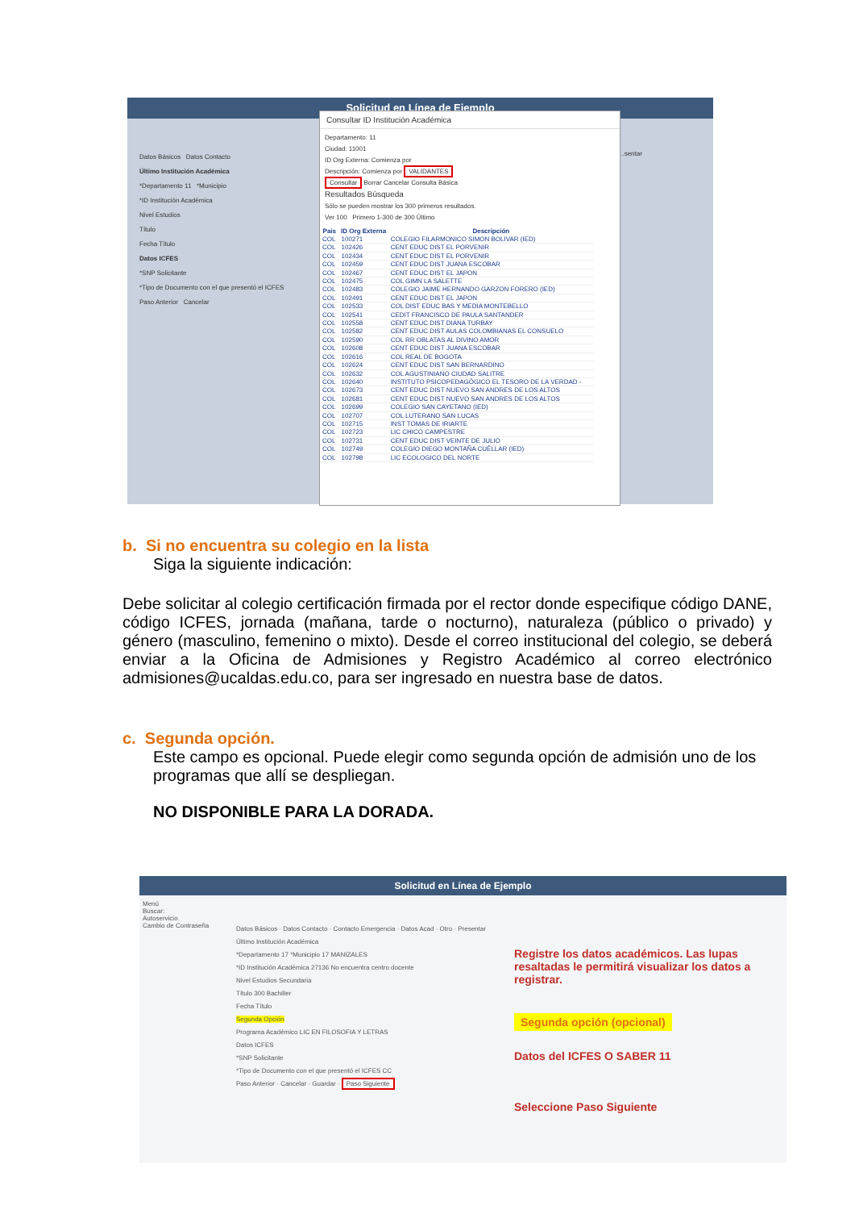Solicitud en Línea de Ejemplo
Datos Básicos Datos Contacto
Último Institución Académica
*Departamento 11 *Municipio
*ID Institución Académica
Nivel Estudios
Título
Fecha Título
Datos ICFES
*SNP Solicitante
*Tipo de Documento con el que presentó el ICFES
Paso Anterior Cancelar
...sentar
Consultar ID Institución Académica
Departamento: 11
Ciudad: 11001
ID Org Externa: Comienza por
Descripción: Comienza por VALIDANTES
Consultar Borrar Cancelar Consulta Básica
Resultados Búsqueda
Sólo se pueden mostrar los 300 primeros resultados.
Ver 100 Primero 1-300 de 300 Último
| Pais | ID Org Externa | Descripción |
| --- | --- | --- |
| COL | 100271 | COLEGIO FILARMONICO SIMON BOLIVAR (IED) |
| COL | 102426 | CENT EDUC DIST EL PORVENIR |
| COL | 102434 | CENT EDUC DIST EL PORVENIR |
| COL | 102459 | CENT EDUC DIST JUANA ESCOBAR |
| COL | 102467 | CENT EDUC DIST EL JAPON |
| COL | 102475 | COL GIMN LA SALETTE |
| COL | 102483 | COLEGIO JAIME HERNANDO GARZON FORERO (IED) |
| COL | 102491 | CENT EDUC DIST EL JAPON |
| COL | 102533 | COL DIST EDUC BAS Y MEDIA MONTEBELLO |
| COL | 102541 | CEDIT FRANCISCO DE PAULA SANTANDER |
| COL | 102558 | CENT EDUC DIST DIANA TURBAY |
| COL | 102582 | CENT EDUC DIST AULAS COLOMBIANAS EL CONSUELO |
| COL | 102590 | COL RR OBLATAS AL DIVINO AMOR |
| COL | 102608 | CENT EDUC DIST JUANA ESCOBAR |
| COL | 102616 | COL REAL DE BOGOTA |
| COL | 102624 | CENT EDUC DIST SAN BERNARDINO |
| COL | 102632 | COL AGUSTINIANO CIUDAD SALITRE |
| COL | 102640 | INSTITUTO PSICOPEDAGÓGICO EL TESORO DE LA VERDAD - |
| COL | 102673 | CENT EDUC DIST NUEVO SAN ANDRES DE LOS ALTOS |
| COL | 102681 | CENT EDUC DIST NUEVO SAN ANDRES DE LOS ALTOS |
| COL | 102699 | COLEGIO SAN CAYETANO (IED) |
| COL | 102707 | COL LUTERANO SAN LUCAS |
| COL | 102715 | INST TOMAS DE IRIARTE |
| COL | 102723 | LIC CHICO CAMPESTRE |
| COL | 102731 | CENT EDUC DIST VEINTE DE JULIO |
| COL | 102749 | COLEGIO DIEGO MONTAÑA CUÉLLAR (IED) |
| COL | 102798 | LIC ECOLOGICO DEL NORTE |
b. Si no encuentra su colegio en la lista
Siga la siguiente indicación:
Debe solicitar al colegio certificación firmada por el rector donde especifique código DANE, código ICFES, jornada (mañana, tarde o nocturno), naturaleza (público o privado) y género (masculino, femenino o mixto). Desde el correo institucional del colegio, se deberá enviar a la Oficina de Admisiones y Registro Académico al correo electrónico admisiones@ucaldas.edu.co, para ser ingresado en nuestra base de datos.
c. Segunda opción.
Este campo es opcional. Puede elegir como segunda opción de admisión uno de los programas que allí se despliegan.
NO DISPONIBLE PARA LA DORADA.
Solicitud en Línea de Ejemplo
Menú
Buscar:
Autoservicio
Cambio de Contraseña
Datos Básicos · Datos Contacto · Contacto Emergencia · Datos Acad · Otro · Presentar
Último Institución Académica
*Departamento 17 *Municipio 17 MANIZALES
*ID Institución Académica 27136 No encuentra centro docente
Nivel Estudios Secundaria
Título 300 Bachiller
Fecha Título
Segunda Opción
Programa Académico LIC EN FILOSOFIA Y LETRAS
Datos ICFES
*SNP Solicitante
*Tipo de Documento con el que presentó el ICFES CC
Paso Anterior · Cancelar · Guardar · Paso Siguiente
Registre los datos académicos. Las lupas resaltadas le permitirá visualizar los datos a registrar.
Segunda opción (opcional)
Datos del ICFES O SABER 11
Seleccione Paso Siguiente